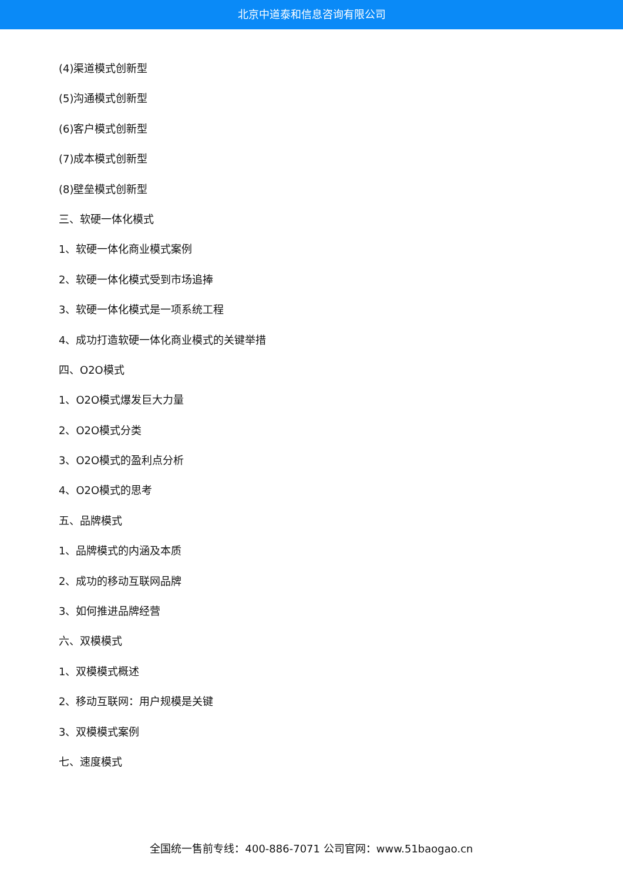北京中道泰和信息咨询有限公司
(4)渠道模式创新型
(5)沟通模式创新型
(6)客户模式创新型
(7)成本模式创新型
(8)壁垒模式创新型
三、软硬一体化模式
1、软硬一体化商业模式案例
2、软硬一体化模式受到市场追捧
3、软硬一体化模式是一项系统工程
4、成功打造软硬一体化商业模式的关键举措
四、O2O模式
1、O2O模式爆发巨大力量
2、O2O模式分类
3、O2O模式的盈利点分析
4、O2O模式的思考
五、品牌模式
1、品牌模式的内涵及本质
2、成功的移动互联网品牌
3、如何推进品牌经营
六、双模模式
1、双模模式概述
2、移动互联网：用户规模是关键
3、双模模式案例
七、速度模式
全国统一售前专线：400-886-7071 公司官网：www.51baogao.cn